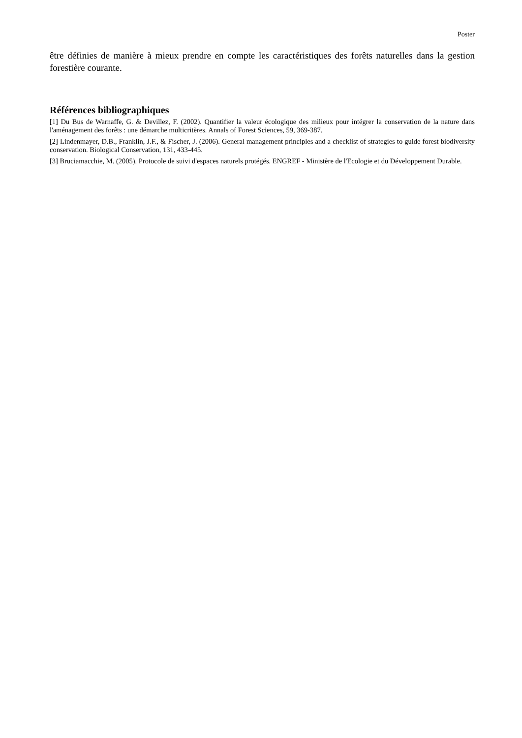Poster
être définies de manière à mieux prendre en compte les caractéristiques des forêts naturelles dans la gestion forestière courante.
Références bibliographiques
[1] Du Bus de Warnaffe, G. & Devillez, F. (2002). Quantifier la valeur écologique des milieux pour intégrer la conservation de la nature dans l'aménagement des forêts : une démarche multicritères. Annals of Forest Sciences, 59, 369-387.
[2] Lindenmayer, D.B., Franklin, J.F., & Fischer, J. (2006). General management principles and a checklist of strategies to guide forest biodiversity conservation. Biological Conservation, 131, 433-445.
[3] Bruciamacchie, M. (2005). Protocole de suivi d'espaces naturels protégés. ENGREF - Ministère de l'Ecologie et du Développement Durable.